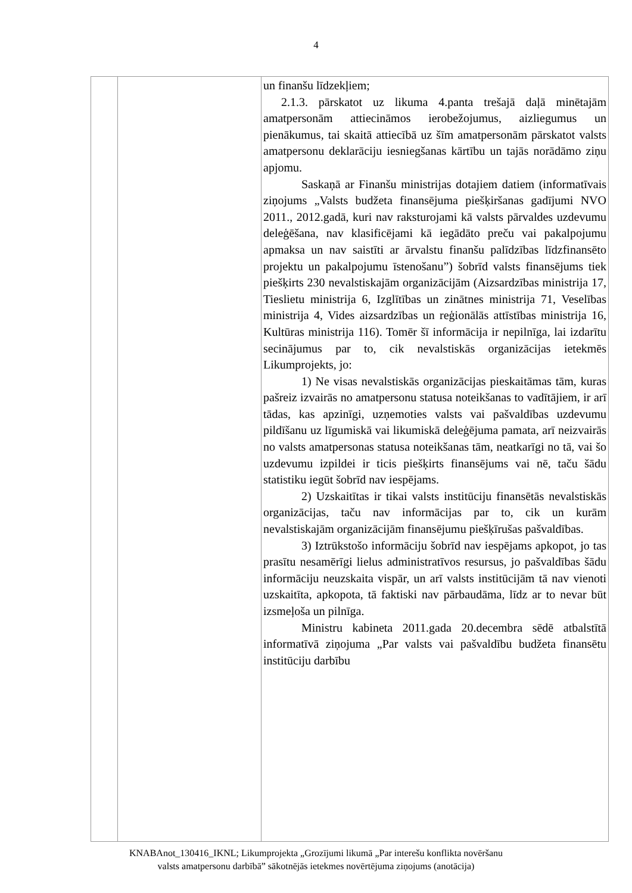4
| | | un finanšu līdzekļiem; 2.1.3. pārskatot uz likuma 4.panta trešajā daļā minētajām amatpersonām attiecināmos ierobežojumus, aizliegumus un pienākumus, tai skaitā attiecībā uz šīm amatpersonām pārskatot valsts amatpersonu deklarāciju iesniegšanas kārtību un tajās norādāmo ziņu apjomu. Saskaņā ar Finanšu ministrijas dotajiem datiem (informatīvais ziņojums „Valsts budžeta finansējuma piešķiršanas gadījumi NVO 2011., 2012.gadā, kuri nav raksturojami kā valsts pārvaldes uzdevumu deleģēšana, nav klasificējami kā iegādāto preču vai pakalpojumu apmaksa un nav saistīti ar ārvalstu finanšu palīdzības līdzfinansēto projektu un pakalpojumu īstenošanu”) šobrīd valsts finansējums tiek piešķirts 230 nevalstiskajām organizācijām (Aizsardzības ministrija 17, Tieslietu ministrija 6, Izglītības un zinātnes ministrija 71, Veselības ministrija 4, Vides aizsardzības un reģionālās attīstības ministrija 16, Kultūras ministrija 116). Tomēr šī informācija ir nepilnīga, lai izdarītu secinājumus par to, cik nevalstiskās organizācijas ietekmēs Likumprojekts, jo: 1) Ne visas nevalstiskās organizācijas pieskaitāmas tām, kuras pašreiz izvairās no amatpersonu statusa noteikšanas to vadītājiem, ir arī tādas, kas apzinīgi, uzņemoties valsts vai pašvaldības uzdevumu pildīšanu uz līgumiskā vai likumiskā deleģējuma pamata, arī neizvairās no valsts amatpersonas statusa noteikšanas tām, neatkarīgi no tā, vai šo uzdevumu izpildei ir ticis piešķirts finansējums vai nē, taču šādu statistiku iegūt šobrīd nav iespējams. 2) Uzskaitītas ir tikai valsts institūciju finansētās nevalstiskās organizācijas, taču nav informācijas par to, cik un kurām nevalstiskajām organizācijām finansējumu piešķīrušas pašvaldības. 3) Iztrūkstošo informāciju šobrīd nav iespējams apkopot, jo tas prasītu nesamērīgi lielus administratīvos resursus, jo pašvaldības šādu informāciju neuzskaita vispār, un arī valsts institūcijām tā nav vienoti uzskaitīta, apkopota, tā faktiski nav pārbaudāma, līdz ar to nevar būt izsmeļoša un pilnīga. Ministru kabineta 2011.gada 20.decembra sēdē atbalstītā informatīvā ziņojuma „Par valsts vai pašvaldību budžeta finansētu institūciju darbību |
KNABAnot_130416_IKNL; Likumprojekta „Grozījumi likumā „Par interešu konflikta novēršanu
valsts amatpersonu darbībā” sākotnējās ietekmes novērtējuma ziņojums (anotācija)